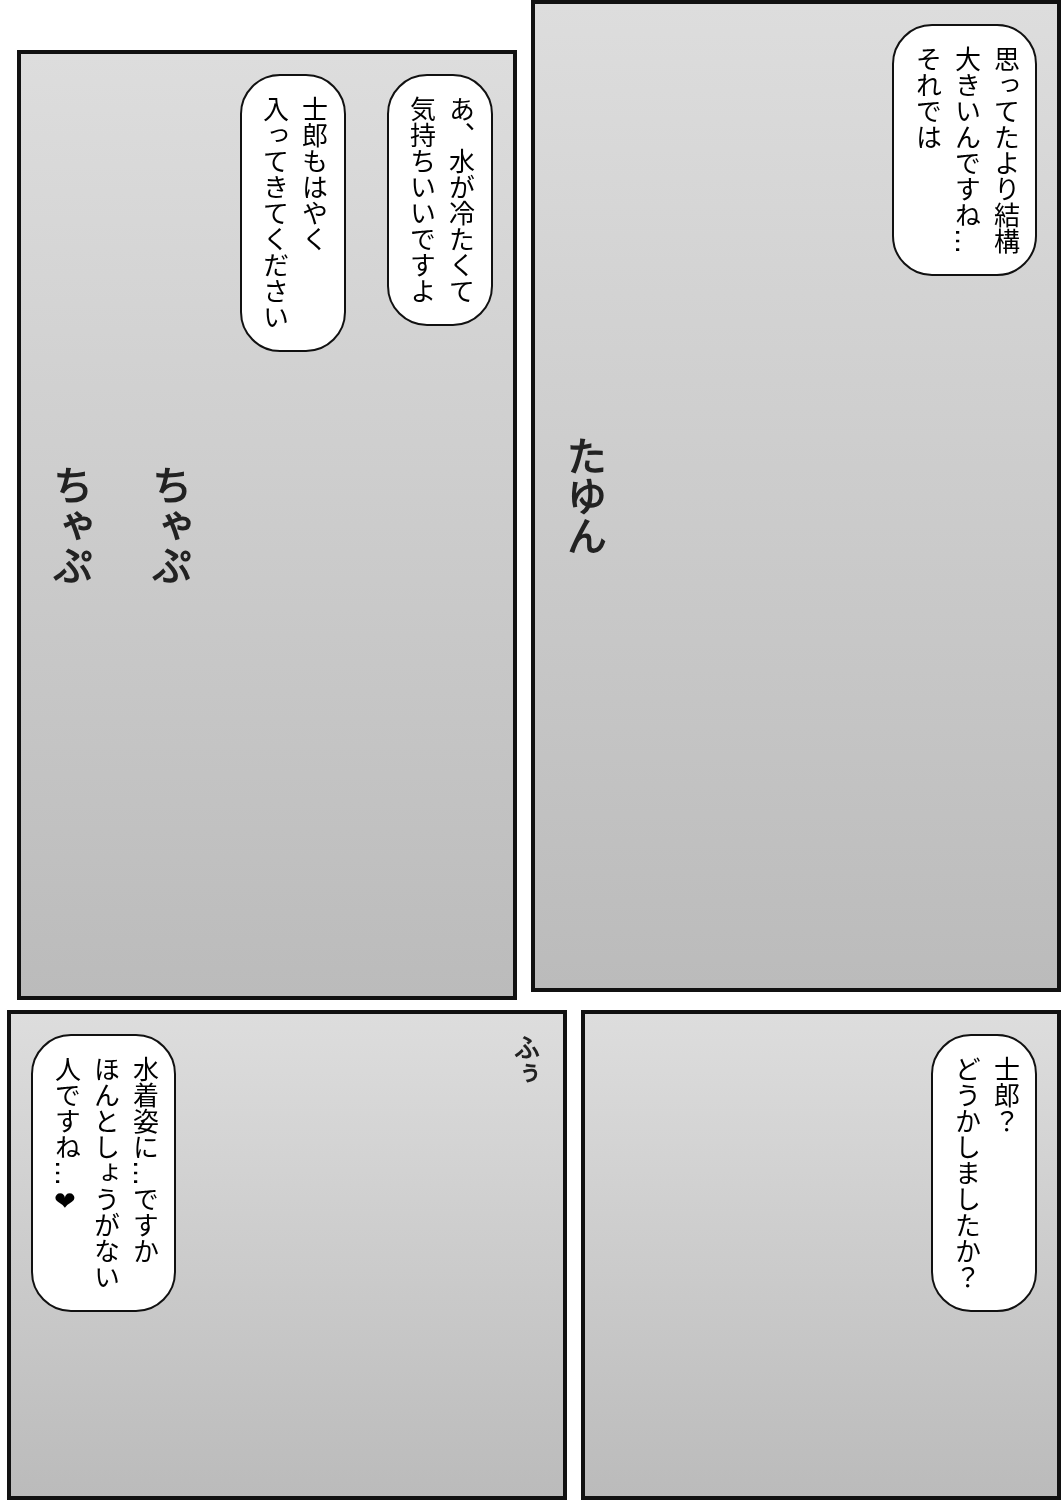思ってたより結構
大きいんですね…
それでは
たゆん
あ、水が冷たくて
気持ちいいですよ
士郎もはやく
入ってきてください
ちゃぷ
ちゃぷ
士郎？
どうかしましたか？
ふぅ
水着姿に…ですか
ほんとしょうがない
人ですね…❤